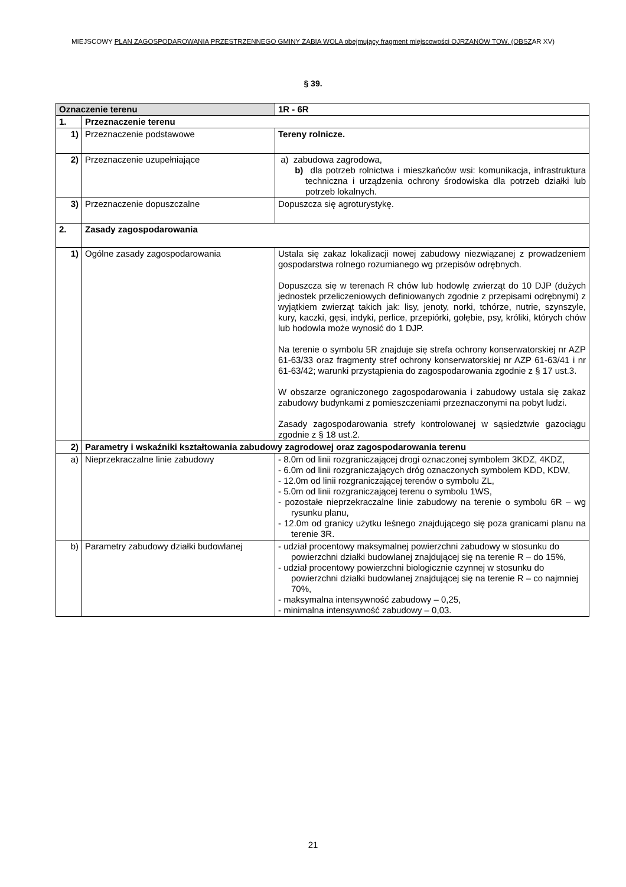MIEJSCOWY PLAN ZAGOSPODAROWANIA PRZESTRZENNEGO GMINY ŻABIA WOLA obejmujący fragment miejscowości OJRZANÓW TOW. (OBSZAR XV)
§ 39.
| Oznaczenie terenu | | 1R - 6R |
| 1. | Przeznaczenie terenu | |
| 1) | Przeznaczenie podstawowe | Tereny rolnicze. |
| 2) | Przeznaczenie uzupełniające | a) zabudowa zagrodowa, b) dla potrzeb rolnictwa i mieszkańców wsi: komunikacja, infrastruktura techniczna i urządzenia ochrony środowiska dla potrzeb działki lub potrzeb lokalnych. |
| 3) | Przeznaczenie dopuszczalne | Dopuszcza się agroturystykę. |
| 2. | Zasady zagospodarowania | |
| 1) | Ogólne zasady zagospodarowania | Ustala się zakaz lokalizacji nowej zabudowy niezwiązanej z prowadzeniem gospodarstwa rolnego rozumianego wg przepisów odrębnych. Dopuszcza się w terenach R chów lub hodowlę zwierząt do 10 DJP (dużych jednostek przeliczeniowych definiowanych zgodnie z przepisami odrębnymi) z wyjątkiem zwierząt takich jak: lisy, jenoty, norki, tchórze, nutrie, szynszyle, kury, kaczki, gęsi, indyki, perlice, przepiórki, gołębie, psy, króliki, których chów lub hodowla może wynosić do 1 DJP. Na terenie o symbolu 5R znajduje się strefa ochrony konserwatorskiej nr AZP 61-63/33 oraz fragmenty stref ochrony konserwatorskiej nr AZP 61-63/41 i nr 61-63/42; warunki przystąpienia do zagospodarowania zgodnie z § 17 ust.3. W obszarze ograniczonego zagospodarowania i zabudowy ustala się zakaz zabudowy budynkami z pomieszczeniami przeznaczonymi na pobyt ludzi. Zasady zagospodarowania strefy kontrolowanej w sąsiedztwie gazociągu zgodnie z § 18 ust.2. |
| 2) | Parametry i wskaźniki kształtowania zabudowy zagrodowej oraz zagospodarowania terenu | |
| a) | Nieprzekraczalne linie zabudowy | - 8.0m od linii rozgraniczającej drogi oznaczonej symbolem 3KDZ, 4KDZ, - 6.0m od linii rozgraniczających dróg oznaczonych symbolem KDD, KDW, - 12.0m od linii rozgraniczającej terenów o symbolu ZL, - 5.0m od linii rozgraniczającej terenu o symbolu 1WS, - pozostałe nieprzekraczalne linie zabudowy na terenie o symbolu 6R – wg rysunku planu, - 12.0m od granicy użytku leśnego znajdującego się poza granicami planu na terenie 3R. |
| b) | Parametry zabudowy działki budowlanej | - udział procentowy maksymalnej powierzchni zabudowy w stosunku do powierzchni działki budowlanej znajdującej się na terenie R – do 15%, - udział procentowy powierzchni biologicznie czynnej w stosunku do powierzchni działki budowlanej znajdującej się na terenie R – co najmniej 70%, - maksymalna intensywność zabudowy – 0,25, - minimalna intensywność zabudowy – 0,03. |
21